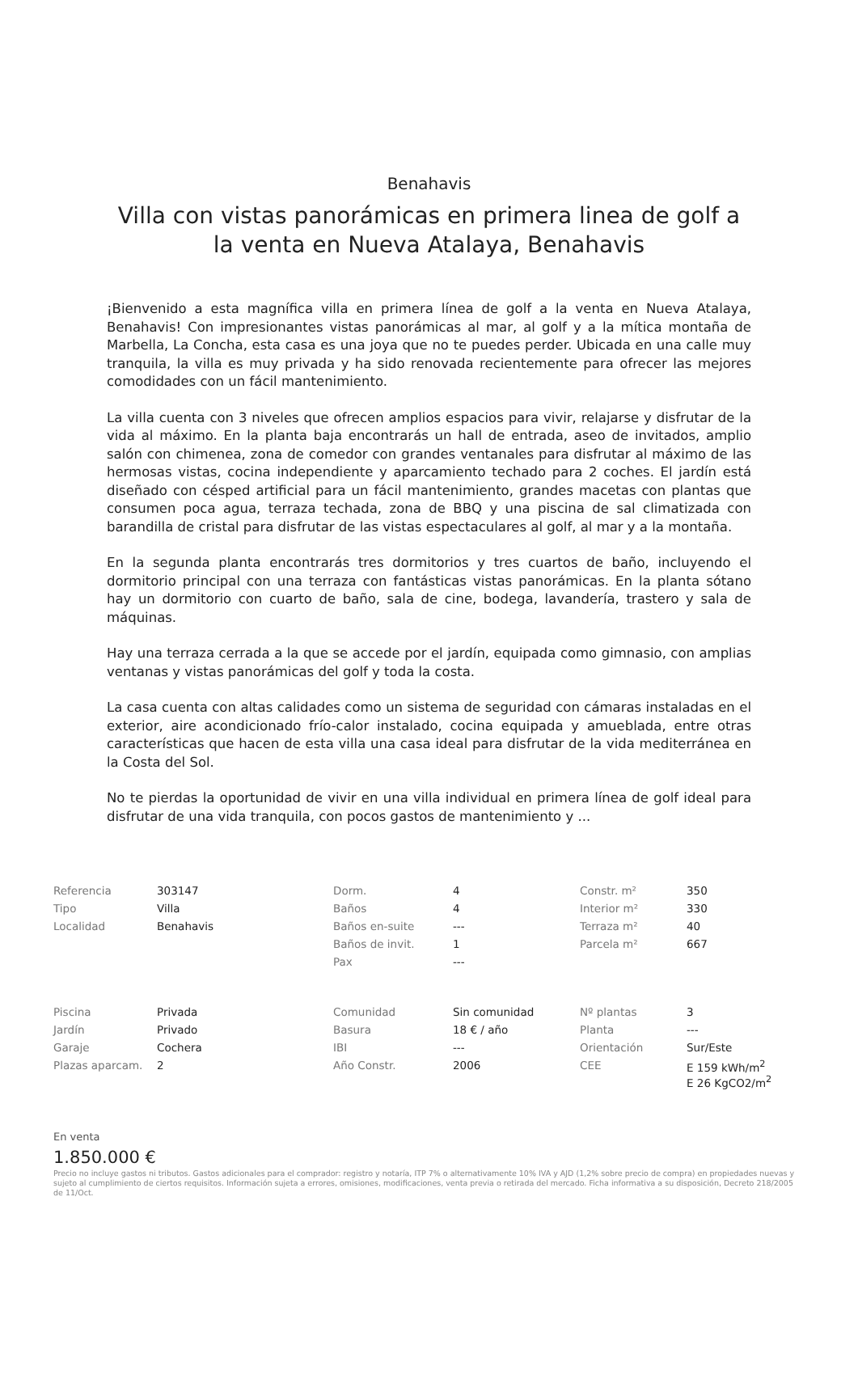Benahavis
Villa con vistas panorámicas en primera linea de golf a la venta en Nueva Atalaya, Benahavis
¡Bienvenido a esta magnífica villa en primera línea de golf a la venta en Nueva Atalaya, Benahavis! Con impresionantes vistas panorámicas al mar, al golf y a la mítica montaña de Marbella, La Concha, esta casa es una joya que no te puedes perder. Ubicada en una calle muy tranquila, la villa es muy privada y ha sido renovada recientemente para ofrecer las mejores comodidades con un fácil mantenimiento.
La villa cuenta con 3 niveles que ofrecen amplios espacios para vivir, relajarse y disfrutar de la vida al máximo. En la planta baja encontrarás un hall de entrada, aseo de invitados, amplio salón con chimenea, zona de comedor con grandes ventanales para disfrutar al máximo de las hermosas vistas, cocina independiente y aparcamiento techado para 2 coches. El jardín está diseñado con césped artificial para un fácil mantenimiento, grandes macetas con plantas que consumen poca agua, terraza techada, zona de BBQ y una piscina de sal climatizada con barandilla de cristal para disfrutar de las vistas espectaculares al golf, al mar y a la montaña.
En la segunda planta encontrarás tres dormitorios y tres cuartos de baño, incluyendo el dormitorio principal con una terraza con fantásticas vistas panorámicas. En la planta sótano hay un dormitorio con cuarto de baño, sala de cine, bodega, lavandería, trastero y sala de máquinas.
Hay una terraza cerrada a la que se accede por el jardín, equipada como gimnasio, con amplias ventanas y vistas panorámicas del golf y toda la costa.
La casa cuenta con altas calidades como un sistema de seguridad con cámaras instaladas en el exterior, aire acondicionado frío-calor instalado, cocina equipada y amueblada, entre otras características que hacen de esta villa una casa ideal para disfrutar de la vida mediterránea en la Costa del Sol.
No te pierdas la oportunidad de vivir en una villa individual en primera línea de golf ideal para disfrutar de una vida tranquila, con pocos gastos de mantenimiento y ...
| Referencia | 303147 | Dorm. | 4 | Constr. m² | 350 |
| Tipo | Villa | Baños | 4 | Interior m² | 330 |
| Localidad | Benahavis | Baños en-suite | --- | Terraza m² | 40 |
| | | Baños de invit. | 1 | Parcela m² | 667 |
| | | Pax | --- | | |
| Piscina | Privada | Comunidad | Sin comunidad | Nº plantas | 3 |
| Jardín | Privado | Basura | 18 € / año | Planta | --- |
| Garaje | Cochera | IBI | --- | Orientación | Sur/Este |
| Plazas aparcam. | 2 | Año Constr. | 2006 | CEE | E 159 kWh/m<sup>2</sup> E 26 KgCO2/m<sup>2</sup> |
En venta
1.850.000 €
Precio no incluye gastos ni tributos. Gastos adicionales para el comprador: registro y notaría, ITP 7% o alternativamente 10% IVA y AJD (1,2% sobre precio de compra) en propiedades nuevas y sujeto al cumplimiento de ciertos requisitos. Información sujeta a errores, omisiones, modificaciones, venta previa o retirada del mercado. Ficha informativa a su disposición, Decreto 218/2005 de 11/Oct.